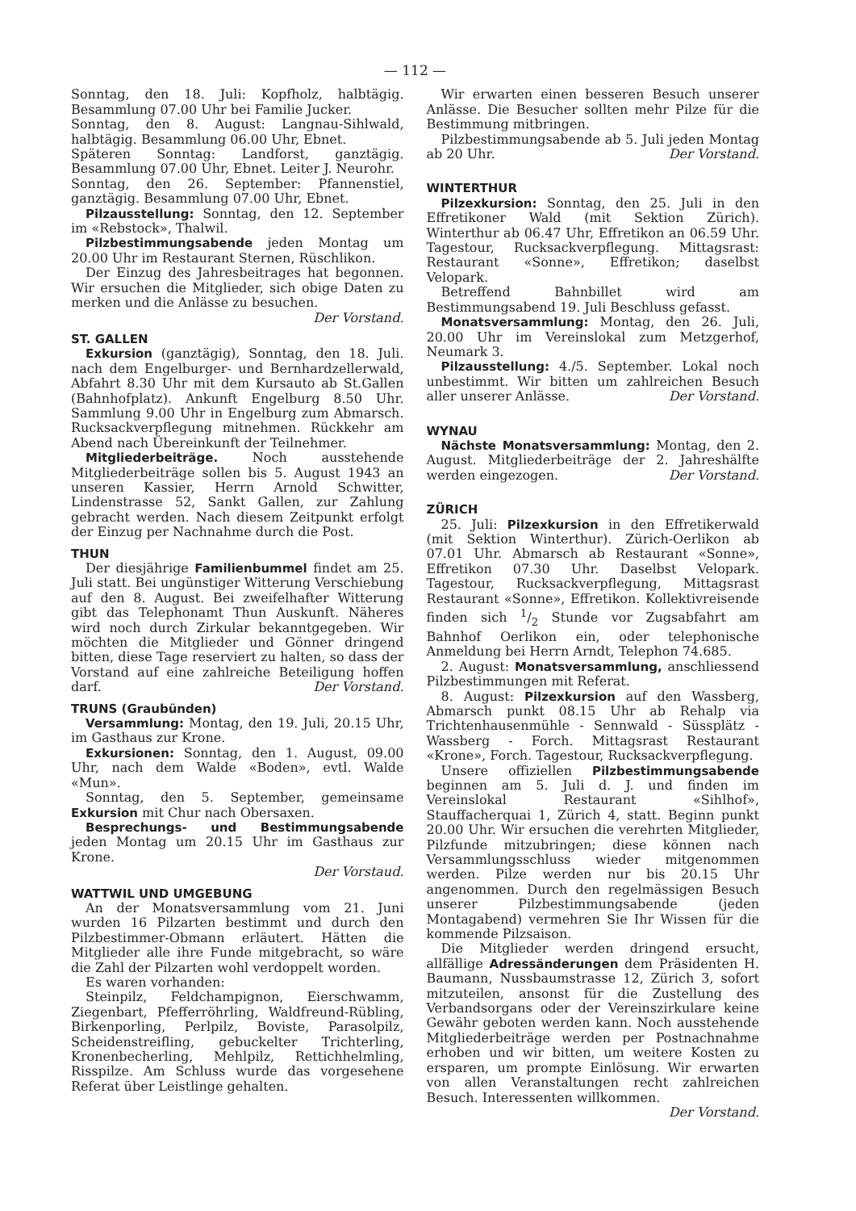— 112 —
Sonntag, den 18. Juli: Kopfholz, halbtägig. Besammlung 07.00 Uhr bei Familie Jucker.
Sonntag, den 8. August: Langnau-Sihlwald, halbtägig. Besammlung 06.00 Uhr, Ebnet.
Späteren Sonntag: Landforst, ganztägig. Besammlung 07.00 Uhr, Ebnet. Leiter J. Neurohr.
Sonntag, den 26. September: Pfannenstiel, ganztägig. Besammlung 07.00 Uhr, Ebnet.
Pilzausstellung: Sonntag, den 12. September im «Rebstock», Thalwil.
Pilzbestimmungsabende jeden Montag um 20.00 Uhr im Restaurant Sternen, Rüschlikon.
Der Einzug des Jahresbeitrages hat begonnen. Wir ersuchen die Mitglieder, sich obige Daten zu merken und die Anlässe zu besuchen.
Der Vorstand.
ST. GALLEN
Exkursion (ganztägig), Sonntag, den 18. Juli. nach dem Engelburger- und Bernhardzellerwald, Abfahrt 8.30 Uhr mit dem Kursauto ab St.Gallen (Bahnhofplatz). Ankunft Engelburg 8.50 Uhr. Sammlung 9.00 Uhr in Engelburg zum Abmarsch. Rucksackverpflegung mitnehmen. Rückkehr am Abend nach Übereinkunft der Teilnehmer.
Mitgliederbeiträge. Noch ausstehende Mitgliederbeiträge sollen bis 5. August 1943 an unseren Kassier, Herrn Arnold Schwitter, Lindenstrasse 52, Sankt Gallen, zur Zahlung gebracht werden. Nach diesem Zeitpunkt erfolgt der Einzug per Nachnahme durch die Post.
THUN
Der diesjährige Familienbummel findet am 25. Juli statt. Bei ungünstiger Witterung Verschiebung auf den 8. August. Bei zweifelhafter Witterung gibt das Telephonamt Thun Auskunft. Näheres wird noch durch Zirkular bekanntgegeben. Wir möchten die Mitglieder und Gönner dringend bitten, diese Tage reserviert zu halten, so dass der Vorstand auf eine zahlreiche Beteiligung hoffen darf. Der Vorstand.
TRUNS (Graubünden)
Versammlung: Montag, den 19. Juli, 20.15 Uhr, im Gasthaus zur Krone.
Exkursionen: Sonntag, den 1. August, 09.00 Uhr, nach dem Walde «Boden», evtl. Walde «Mun».
Sonntag, den 5. September, gemeinsame Exkursion mit Chur nach Obersaxen.
Besprechungs- und Bestimmungsabende jeden Montag um 20.15 Uhr im Gasthaus zur Krone.
Der Vorstaud.
WATTWIL UND UMGEBUNG
An der Monatsversammlung vom 21. Juni wurden 16 Pilzarten bestimmt und durch den Pilzbestimmer-Obmann erläutert. Hätten die Mitglieder alle ihre Funde mitgebracht, so wäre die Zahl der Pilzarten wohl verdoppelt worden.
Es waren vorhanden:
Steinpilz, Feldchampignon, Eierschwamm, Ziegenbart, Pfefferröhrling, Waldfreund-Rübling, Birkenporling, Perlpilz, Boviste, Parasolpilz, Scheidenstreifling, gebuckelter Trichterling, Kronenbecherling, Mehlpilz, Rettichhelmling, Risspilze. Am Schluss wurde das vorgesehene Referat über Leistlinge gehalten.
Wir erwarten einen besseren Besuch unserer Anlässe. Die Besucher sollten mehr Pilze für die Bestimmung mitbringen.
Pilzbestimmungsabende ab 5. Juli jeden Montag ab 20 Uhr. Der Vorstand.
WINTERTHUR
Pilzexkursion: Sonntag, den 25. Juli in den Effretikoner Wald (mit Sektion Zürich). Winterthur ab 06.47 Uhr, Effretikon an 06.59 Uhr. Tagestour, Rucksackverpflegung. Mittagsrast: Restaurant «Sonne», Effretikon; daselbst Velopark.
Betreffend Bahnbillet wird am Bestimmungsabend 19. Juli Beschluss gefasst.
Monatsversammlung: Montag, den 26. Juli, 20.00 Uhr im Vereinslokal zum Metzgerhof, Neumark 3.
Pilzausstellung: 4./5. September. Lokal noch unbestimmt. Wir bitten um zahlreichen Besuch aller unserer Anlässe. Der Vorstand.
WYNAU
Nächste Monatsversammlung: Montag, den 2. August. Mitgliederbeiträge der 2. Jahreshälfte werden eingezogen. Der Vorstand.
ZÜRICH
25. Juli: Pilzexkursion in den Effretikerwald (mit Sektion Winterthur). Zürich-Oerlikon ab 07.01 Uhr. Abmarsch ab Restaurant «Sonne», Effretikon 07.30 Uhr. Daselbst Velopark. Tagestour, Rucksackverpflegung, Mittagsrast Restaurant «Sonne», Effretikon. Kollektivreisende finden sich 1/2 Stunde vor Zugsabfahrt am Bahnhof Oerlikon ein, oder telephonische Anmeldung bei Herrn Arndt, Telephon 74.685.
2. August: Monatsversammlung, anschliessend Pilzbestimmungen mit Referat.
8. August: Pilzexkursion auf den Wassberg, Abmarsch punkt 08.15 Uhr ab Rehalp via Trichtenhausenmühle - Sennwald - Süssplätz - Wassberg - Forch. Mittagsrast Restaurant «Krone», Forch. Tagestour, Rucksackverpflegung.
Unsere offiziellen Pilzbestimmungsabende beginnen am 5. Juli d. J. und finden im Vereinslokal Restaurant «Sihlhof», Stauffacherquai 1, Zürich 4, statt. Beginn punkt 20.00 Uhr. Wir ersuchen die verehrten Mitglieder, Pilzfunde mitzubringen; diese können nach Versammlungsschluss wieder mitgenommen werden. Pilze werden nur bis 20.15 Uhr angenommen. Durch den regelmässigen Besuch unserer Pilzbestimmungsabende (jeden Montagabend) vermehren Sie Ihr Wissen für die kommende Pilzsaison.
Die Mitglieder werden dringend ersucht, allfällige Adressänderungen dem Präsidenten H. Baumann, Nussbaumstrasse 12, Zürich 3, sofort mitzuteilen, ansonst für die Zustellung des Verbandsorgans oder der Vereinszirkulare keine Gewähr geboten werden kann. Noch ausstehende Mitgliederbeiträge werden per Postnachnahme erhoben und wir bitten, um weitere Kosten zu ersparen, um prompte Einlösung. Wir erwarten von allen Veranstaltungen recht zahlreichen Besuch. Interessenten willkommen. Der Vorstand.